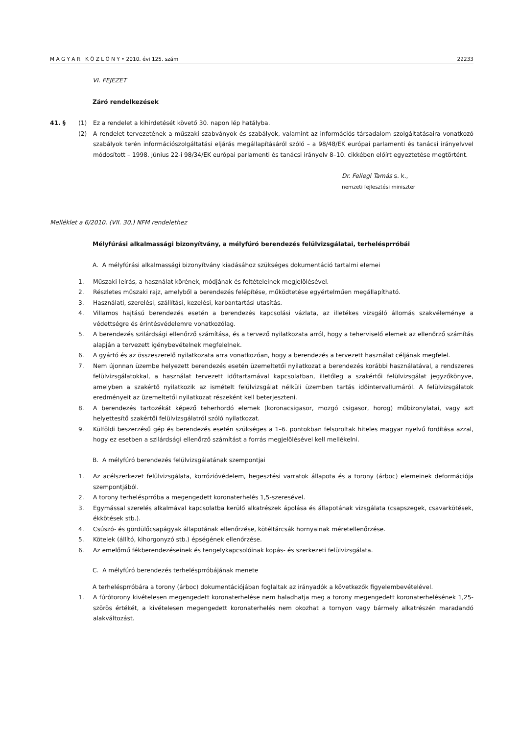M A G Y A R K Ö Z L Ö N Y • 2010. évi 125. szám 22233
VI. FEJEZET
Záró rendelkezések
41. § (1) Ez a rendelet a kihirdetését követő 30. napon lép hatályba.
(2) A rendelet tervezetének a műszaki szabványok és szabályok, valamint az információs társadalom szolgáltatásaira vonatkozó szabályok terén információszolgáltatási eljárás megállapításáról szóló – a 98/48/EK európai parlamenti és tanácsi irányelvvel módosított – 1998. június 22-i 98/34/EK európai parlamenti és tanácsi irányelv 8–10. cikkében előírt egyeztetése megtörtént.
Dr. Fellegi Tamás s. k.,
nemzeti fejlesztési miniszter
Melléklet a 6/2010. (VII. 30.) NFM rendelethez
Mélyfúrási alkalmassági bizonyítvány, a mélyfúró berendezés felülvizsgálatai, terhelésprróbái
A. A mélyfúrási alkalmassági bizonyítvány kiadásához szükséges dokumentáció tartalmi elemei
1. Műszaki leírás, a használat körének, módjának és feltételeinek megjelölésével.
2. Részletes műszaki rajz, amelyből a berendezés felépítése, működtetése egyértelműen megállapítható.
3. Használati, szerelési, szállítási, kezelési, karbantartási utasítás.
4. Villamos hajtású berendezés esetén a berendezés kapcsolási vázlata, az illetékes vizsgáló állomás szakvéleménye a védettségre és érintésvédelemre vonatkozólag.
5. A berendezés szilárdsági ellenőrző számítása, és a tervező nyilatkozata arról, hogy a teherviselő elemek az ellenőrző számítás alapján a tervezett igénybevételnek megfelelnek.
6. A gyártó és az összeszerelő nyilatkozata arra vonatkozóan, hogy a berendezés a tervezett használat céljának megfelel.
7. Nem újonnan üzembe helyezett berendezés esetén üzemeltetői nyilatkozat a berendezés korábbi használatával, a rendszeres felülvizsgálatokkal, a használat tervezett időtartamával kapcsolatban, illetőleg a szakértői felülvizsgálat jegyzőkönyve, amelyben a szakértő nyilatkozik az ismételt felülvizsgálat nélküli üzemben tartás időintervallumáról. A felülvizsgálatok eredményeit az üzemeltetői nyilatkozat részeként kell beterjeszteni.
8. A berendezés tartozékát képező teherhordó elemek (koronacsigasor, mozgó csigasor, horog) műbizonylatai, vagy azt helyettesítő szakértői felülvizsgálatról szóló nyilatkozat.
9. Külföldi beszerzésű gép és berendezés esetén szükséges a 1–6. pontokban felsoroltak hiteles magyar nyelvű fordítása azzal, hogy ez esetben a szilárdsági ellenőrző számítást a forrás megjelölésével kell mellékelni.
B. A mélyfúró berendezés felülvizsgálatának szempontjai
1. Az acélszerkezet felülvizsgálata, korrózióvédelem, hegesztési varratok állapota és a torony (árboc) elemeinek deformációja szempontjából.
2. A torony terhelésprróba a megengedett koronaterhelés 1,5-szeresével.
3. Egymással szerelés alkalmával kapcsolatba kerülő alkatrészek ápolása és állapotának vizsgálata (csapszegek, csavarkötések, ékkötések stb.).
4. Csúszó- és gördülőcsapágyak állapotának ellenőrzése, kötéltárcsák hornyainak méretellenőrzése.
5. Kötelek (állító, kihorgonyzó stb.) épségének ellenőrzése.
6. Az emelőmű fékberendezéseinek és tengelykapcsolóinak kopás- és szerkezeti felülvizsgálata.
C. A mélyfúró berendezés terhelésprróbájának menete
A terhelésprróbára a torony (árboc) dokumentációjában foglaltak az irányadók a következők figyelembevételével.
1. A fúrótorony kivételesen megengedett koronaterhelése nem haladhatja meg a torony megengedett korona­terhelésének 1,25-szörös értékét, a kivételesen megengedett koronaterhelés nem okozhat a tornyon vagy bármely alkatrészén maradandó alakváltozást.